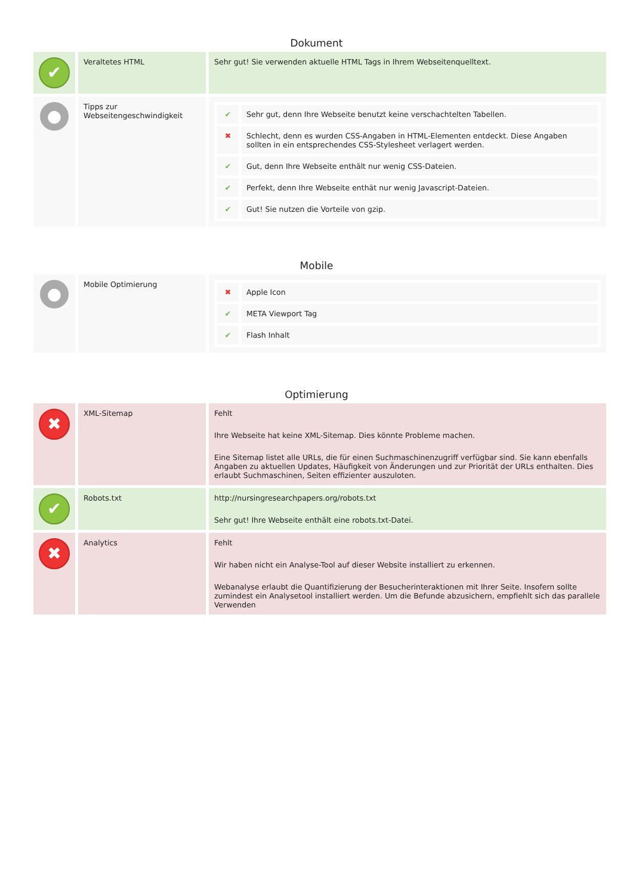Dokument
| ✔ | Veraltetes HTML | Sehr gut! Sie verwenden aktuelle HTML Tags in Ihrem Webseitenquelltext. |
| ● | Tipps zur Webseitengeschwindigkeit | / ✔ / Sehr gut, denn Ihre Webseite benutzt keine verschachtelten Tabellen. / / ✖ / Schlecht, denn es wurden CSS-Angaben in HTML-Elementen entdeckt. Diese Angaben sollten in ein entsprechendes CSS-Stylesheet verlagert werden. / / ✔ / Gut, denn Ihre Webseite enthält nur wenig CSS-Dateien. / / ✔ / Perfekt, denn Ihre Webseite enthät nur wenig Javascript-Dateien. / / ✔ / Gut! Sie nutzen die Vorteile von gzip. / |
Mobile
| ● | Mobile Optimierung | / ✖ / Apple Icon / / ✔ / META Viewport Tag / / ✔ / Flash Inhalt / |
Optimierung
| ✖ | XML-Sitemap | Fehlt Ihre Webseite hat keine XML-Sitemap. Dies könnte Probleme machen. Eine Sitemap listet alle URLs, die für einen Suchmaschinenzugriff verfügbar sind. Sie kann ebenfalls Angaben zu aktuellen Updates, Häufigkeit von Änderungen und zur Priorität der URLs enthalten. Dies erlaubt Suchmaschinen, Seiten effizienter auszuloten. |
| ✔ | Robots.txt | http://nursingresearchpapers.org/robots.txt Sehr gut! Ihre Webseite enthält eine robots.txt-Datei. |
| ✖ | Analytics | Fehlt Wir haben nicht ein Analyse-Tool auf dieser Website installiert zu erkennen. Webanalyse erlaubt die Quantifizierung der Besucherinteraktionen mit Ihrer Seite. Insofern sollte zumindest ein Analysetool installiert werden. Um die Befunde abzusichern, empfiehlt sich das parallele Verwenden |